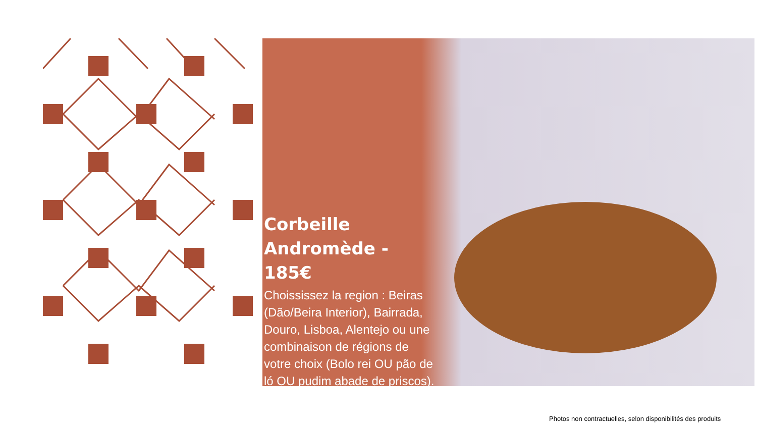Corbeille Andromède - 185€
Choississez la region : Beiras (Dão/Beira Interior), Bairrada, Douro, Lisboa, Alentejo ou une combinaison de régions de votre choix (Bolo rei OU pão de ló OU pudim abade de priscos).
Photos non contractuelles, selon disponibilités des produits